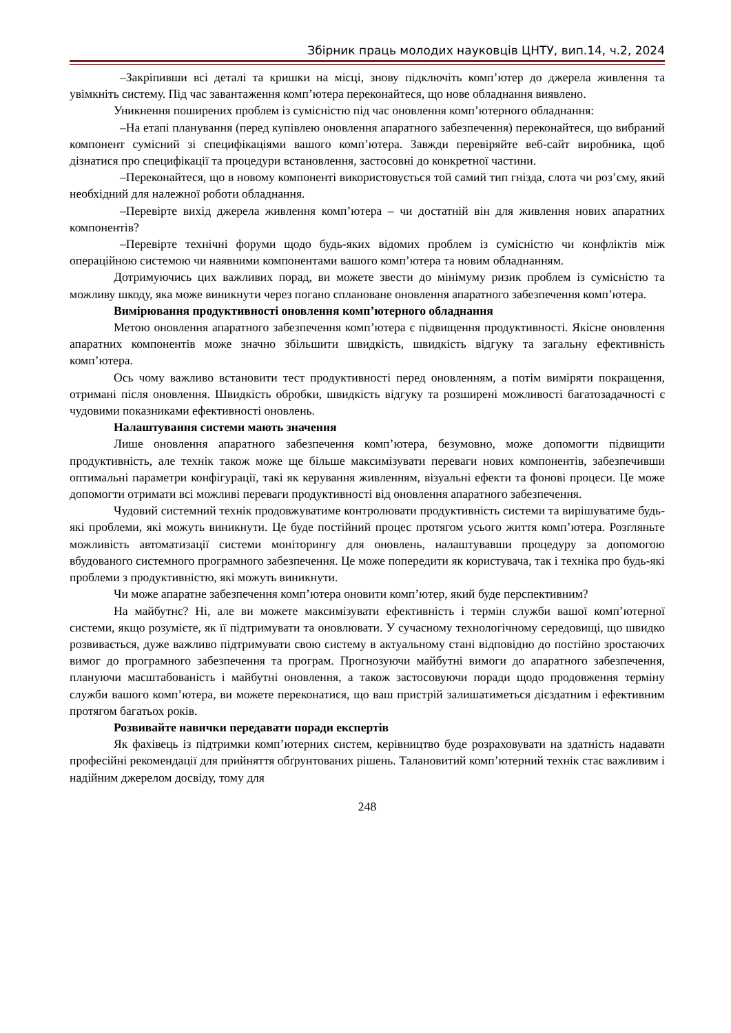Збірник праць молодих науковців ЦНТУ, вип.14, ч.2, 2024
–Закріпивши всі деталі та кришки на місці, знову підключіть комп’ютер до джерела живлення та увімкніть систему. Під час завантаження комп’ютера переконайтеся, що нове обладнання виявлено.
Уникнення поширених проблем із сумісністю під час оновлення комп’ютерного обладнання:
–На етапі планування (перед купівлею оновлення апаратного забезпечення) переконайтеся, що вибраний компонент сумісний зі специфікаціями вашого комп’ютера. Завжди перевіряйте веб-сайт виробника, щоб дізнатися про специфікації та процедури встановлення, застосовні до конкретної частини.
–Переконайтеся, що в новому компоненті використовується той самий тип гнізда, слота чи роз’єму, який необхідний для належної роботи обладнання.
–Перевірте вихід джерела живлення комп’ютера – чи достатній він для живлення нових апаратних компонентів?
–Перевірте технічні форуми щодо будь-яких відомих проблем із сумісністю чи конфліктів між операційною системою чи наявними компонентами вашого комп’ютера та новим обладнанням.
Дотримуючись цих важливих порад, ви можете звести до мінімуму ризик проблем із сумісністю та можливу шкоду, яка може виникнути через погано сплановане оновлення апаратного забезпечення комп’ютера.
Вимірювання продуктивності оновлення комп’ютерного обладнання
Метою оновлення апаратного забезпечення комп’ютера є підвищення продуктивності. Якісне оновлення апаратних компонентів може значно збільшити швидкість, швидкість відгуку та загальну ефективність комп’ютера.
Ось чому важливо встановити тест продуктивності перед оновленням, а потім виміряти покращення, отримані після оновлення. Швидкість обробки, швидкість відгуку та розширені можливості багатозадачності є чудовими показниками ефективності оновлень.
Налаштування системи мають значення
Лише оновлення апаратного забезпечення комп’ютера, безумовно, може допомогти підвищити продуктивність, але технік також може ще більше максимізувати переваги нових компонентів, забезпечивши оптимальні параметри конфігурації, такі як керування живленням, візуальні ефекти та фонові процеси. Це може допомогти отримати всі можливі переваги продуктивності від оновлення апаратного забезпечення.
Чудовий системний технік продовжуватиме контролювати продуктивність системи та вирішуватиме будь-які проблеми, які можуть виникнути. Це буде постійний процес протягом усього життя комп’ютера. Розгляньте можливість автоматизації системи моніторингу для оновлень, налаштувавши процедуру за допомогою вбудованого системного програмного забезпечення. Це може попередити як користувача, так і техніка про будь-які проблеми з продуктивністю, які можуть виникнути.
Чи може апаратне забезпечення комп’ютера оновити комп’ютер, який буде перспективним?
На майбутнє? Ні, але ви можете максимізувати ефективність і термін служби вашої комп’ютерної системи, якщо розумієте, як її підтримувати та оновлювати. У сучасному технологічному середовищі, що швидко розвивається, дуже важливо підтримувати свою систему в актуальному стані відповідно до постійно зростаючих вимог до програмного забезпечення та програм. Прогнозуючи майбутні вимоги до апаратного забезпечення, плануючи масштабованість і майбутні оновлення, а також застосовуючи поради щодо продовження терміну служби вашого комп’ютера, ви можете переконатися, що ваш пристрій залишатиметься дієздатним і ефективним протягом багатьох років.
Розвивайте навички передавати поради експертів
Як фахівець із підтримки комп’ютерних систем, керівництво буде розраховувати на здатність надавати професійні рекомендації для прийняття обґрунтованих рішень. Талановитий комп’ютерний технік стає важливим і надійним джерелом досвіду, тому для
248